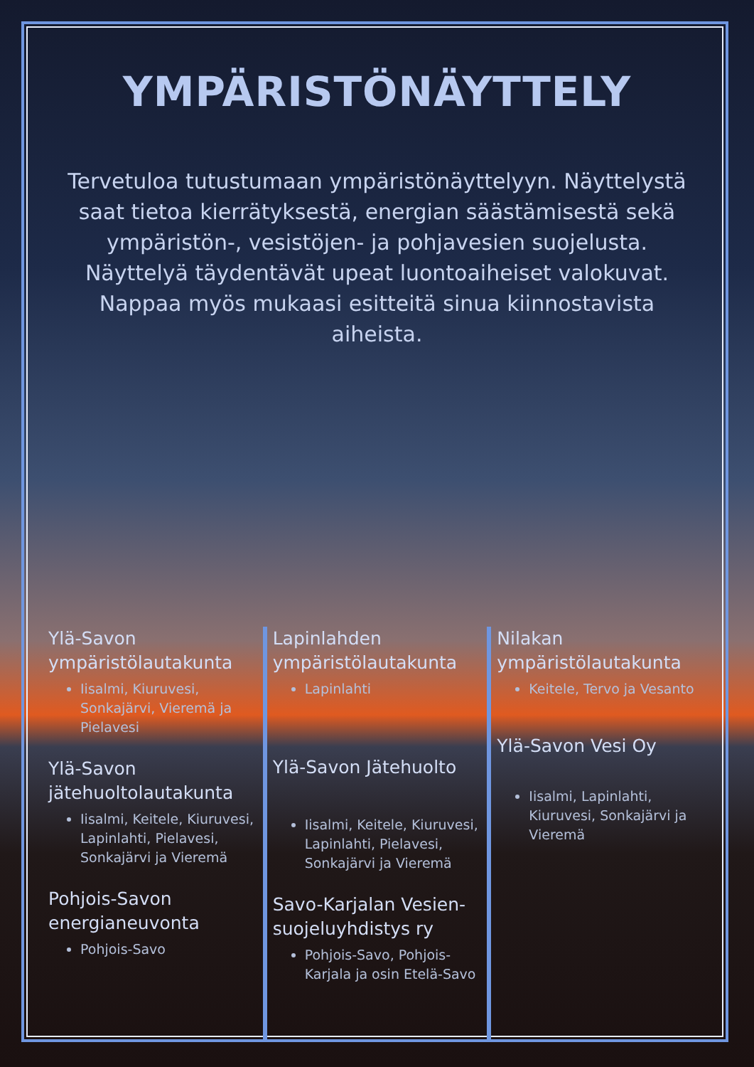YMPÄRISTÖNÄYTTELY
Tervetuloa tutustumaan ympäristönäyttelyyn. Näyttelystä saat tietoa kierrätyksestä, energian säästämisestä sekä ympäristön-, vesistöjen- ja pohjavesien suojelusta. Näyttelyä täydentävät upeat luontoaiheiset valokuvat. Nappaa myös mukaasi esitteitä sinua kiinnostavista aiheista.
Ylä-Savon ympäristölautakunta
Iisalmi, Kiuruvesi, Sonkajärvi, Vieremä ja Pielavesi
Ylä-Savon jätehuoltolautakunta
Iisalmi, Keitele, Kiuruvesi, Lapinlahti, Pielavesi, Sonkajärvi ja Vieremä
Pohjois-Savon energianeuvonta
Pohjois-Savo
Lapinlahden ympäristölautakunta
Lapinlahti
Ylä-Savon Jätehuolto
Iisalmi, Keitele, Kiuruvesi, Lapinlahti, Pielavesi, Sonkajärvi ja Vieremä
Savo-Karjalan Vesien-suojeluyhdistys ry
Pohjois-Savo, Pohjois-Karjala ja osin Etelä-Savo
Nilakan ympäristölautakunta
Keitele, Tervo ja Vesanto
Ylä-Savon Vesi Oy
Iisalmi, Lapinlahti, Kiuruvesi, Sonkajärvi ja Vieremä